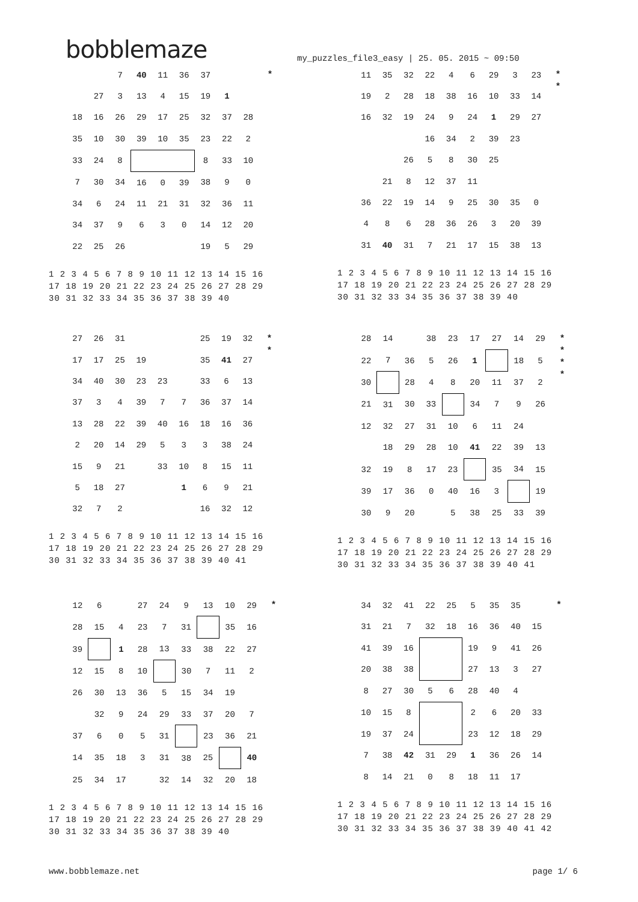bobblemaze
my_puzzles_file3_easy | 25. 05. 2015 ~ 09:50
| | | 7 | 40 | 11 | 36 | 37 | | |
| | 27 | 3 | 13 | 4 | 15 | 19 | 1 | |
| 18 | 16 | 26 | 29 | 17 | 25 | 32 | 37 | 28 |
| 35 | 10 | 30 | 39 | 10 | 35 | 23 | 22 | 2 |
| 33 | 24 | 8 | | | | 8 | 33 | 10 |
| 7 | 30 | 34 | 16 | 0 | 39 | 38 | 9 | 0 |
| 34 | 6 | 24 | 11 | 21 | 31 | 32 | 36 | 11 |
| 34 | 37 | 9 | 6 | 3 | 0 | 14 | 12 | 20 |
| 22 | 25 | 26 | | | | 19 | 5 | 29 |
*
1 2 3 4 5 6 7 8 9 10 11 12 13 14 15 16
17 18 19 20 21 22 23 24 25 26 27 28 29
30 31 32 33 34 35 36 37 38 39 40
| 11 | 35 | 32 | 22 | 4 | 6 | 29 | 3 | 23 |
| 19 | 2 | 28 | 18 | 38 | 16 | 10 | 33 | 14 |
| 16 | 32 | 19 | 24 | 9 | 24 | 1 | 29 | 27 |
| | | | 16 | 34 | 2 | 39 | 23 | |
| | | 26 | 5 | 8 | 30 | 25 | | |
| | 21 | 8 | 12 | 37 | 11 | | | |
| 36 | 22 | 19 | 14 | 9 | 25 | 30 | 35 | 0 |
| 4 | 8 | 6 | 28 | 36 | 26 | 3 | 20 | 39 |
| 31 | 40 | 31 | 7 | 21 | 17 | 15 | 38 | 13 |
*
*
1 2 3 4 5 6 7 8 9 10 11 12 13 14 15 16
17 18 19 20 21 22 23 24 25 26 27 28 29
30 31 32 33 34 35 36 37 38 39 40
| 27 | 26 | 31 | | | | 25 | 19 | 32 |
| 17 | 17 | 25 | 19 | | | 35 | 41 | 27 |
| 34 | 40 | 30 | 23 | 23 | | 33 | 6 | 13 |
| 37 | 3 | 4 | 39 | 7 | 7 | 36 | 37 | 14 |
| 13 | 28 | 22 | 39 | 40 | 16 | 18 | 16 | 36 |
| 2 | 20 | 14 | 29 | 5 | 3 | 3 | 38 | 24 |
| 15 | 9 | 21 | | 33 | 10 | 8 | 15 | 11 |
| 5 | 18 | 27 | | | 1 | 6 | 9 | 21 |
| 32 | 7 | 2 | | | | 16 | 32 | 12 |
*
*
1 2 3 4 5 6 7 8 9 10 11 12 13 14 15 16
17 18 19 20 21 22 23 24 25 26 27 28 29
30 31 32 33 34 35 36 37 38 39 40 41
| 28 | 14 | | 38 | 23 | 17 | 27 | 14 | 29 |
| 22 | 7 | 36 | 5 | 26 | 1 | | 18 | 5 |
| 30 | | 28 | 4 | 8 | 20 | 11 | 37 | 2 |
| 21 | 31 | 30 | 33 | | 34 | 7 | 9 | 26 |
| 12 | 32 | 27 | 31 | 10 | 6 | 11 | 24 | |
| | 18 | 29 | 28 | 10 | 41 | 22 | 39 | 13 |
| 32 | 19 | 8 | 17 | 23 | | 35 | 34 | 15 |
| 39 | 17 | 36 | 0 | 40 | 16 | 3 | | 19 |
| 30 | 9 | 20 | | 5 | 38 | 25 | 33 | 39 |
*
*
*
*
1 2 3 4 5 6 7 8 9 10 11 12 13 14 15 16
17 18 19 20 21 22 23 24 25 26 27 28 29
30 31 32 33 34 35 36 37 38 39 40 41
| 12 | 6 | | 27 | 24 | 9 | 13 | 10 | 29 |
| 28 | 15 | 4 | 23 | 7 | 31 | | 35 | 16 |
| 39 | | 1 | 28 | 13 | 33 | 38 | 22 | 27 |
| 12 | 15 | 8 | 10 | | 30 | 7 | 11 | 2 |
| 26 | 30 | 13 | 36 | 5 | 15 | 34 | 19 | |
| | 32 | 9 | 24 | 29 | 33 | 37 | 20 | 7 |
| 37 | 6 | 0 | 5 | 31 | | 23 | 36 | 21 |
| 14 | 35 | 18 | 3 | 31 | 38 | 25 | | 40 |
| 25 | 34 | 17 | | 32 | 14 | 32 | 20 | 18 |
*
1 2 3 4 5 6 7 8 9 10 11 12 13 14 15 16
17 18 19 20 21 22 23 24 25 26 27 28 29
30 31 32 33 34 35 36 37 38 39 40
| 34 | 32 | 41 | 22 | 25 | 5 | 35 | 35 | |
| 31 | 21 | 7 | 32 | 18 | 16 | 36 | 40 | 15 |
| 41 | 39 | 16 | | | 19 | 9 | 41 | 26 |
| 20 | 38 | 38 | | | 27 | 13 | 3 | 27 |
| 8 | 27 | 30 | 5 | 6 | 28 | 40 | 4 | |
| 10 | 15 | 8 | | | 2 | 6 | 20 | 33 |
| 19 | 37 | 24 | | | 23 | 12 | 18 | 29 |
| 7 | 38 | 42 | 31 | 29 | 1 | 36 | 26 | 14 |
| 8 | 14 | 21 | 0 | 8 | 18 | 11 | 17 | |
*
1 2 3 4 5 6 7 8 9 10 11 12 13 14 15 16
17 18 19 20 21 22 23 24 25 26 27 28 29
30 31 32 33 34 35 36 37 38 39 40 41 42
www.bobblemaze.net page 1/ 6